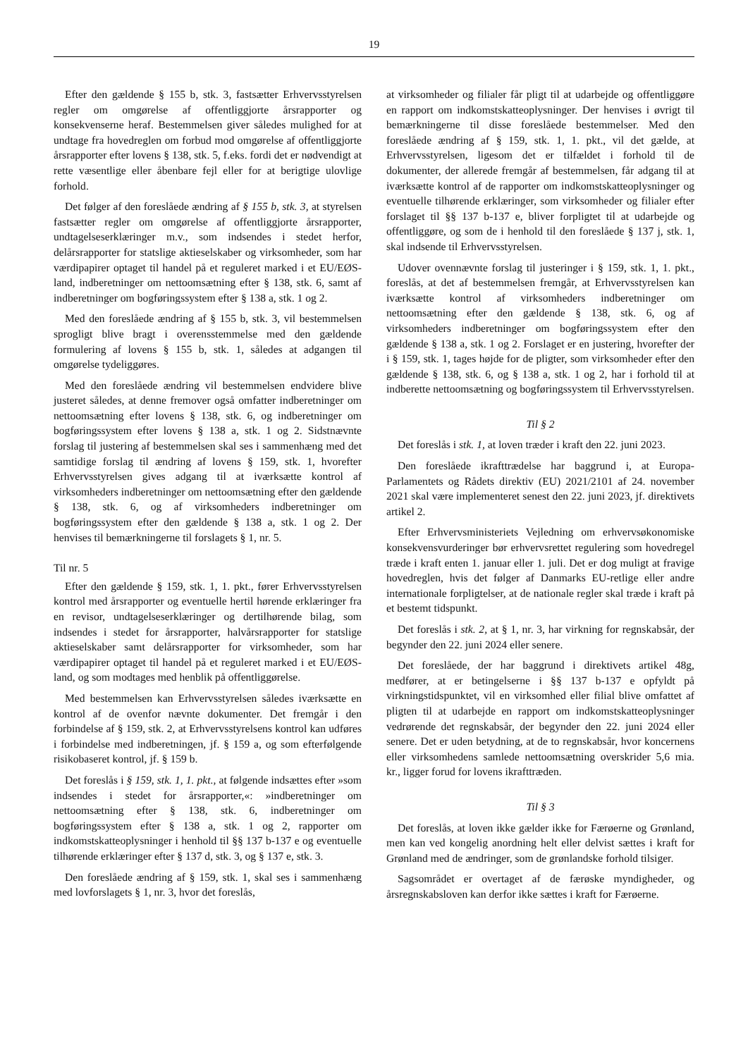19
Efter den gældende § 155 b, stk. 3, fastsætter Erhvervsstyrelsen regler om omgørelse af offentliggjorte årsrapporter og konsekvenserne heraf. Bestemmelsen giver således mulighed for at undtage fra hovedreglen om forbud mod omgørelse af offentliggjorte årsrapporter efter lovens § 138, stk. 5, f.eks. fordi det er nødvendigt at rette væsentlige eller åbenbare fejl eller for at berigtige ulovlige forhold.
Det følger af den foreslåede ændring af § 155 b, stk. 3, at styrelsen fastsætter regler om omgørelse af offentliggjorte årsrapporter, undtagelseserklæringer m.v., som indsendes i stedet herfor, delårsrapporter for statslige aktieselskaber og virksomheder, som har værdipapirer optaget til handel på et reguleret marked i et EU/EØS-land, indberetninger om nettoomsætning efter § 138, stk. 6, samt af indberetninger om bogføringssystem efter § 138 a, stk. 1 og 2.
Med den foreslåede ændring af § 155 b, stk. 3, vil bestemmelsen sprogligt blive bragt i overensstemmelse med den gældende formulering af lovens § 155 b, stk. 1, således at adgangen til omgørelse tydeliggøres.
Med den foreslåede ændring vil bestemmelsen endvidere blive justeret således, at denne fremover også omfatter indberetninger om nettoomsætning efter lovens § 138, stk. 6, og indberetninger om bogføringssystem efter lovens § 138 a, stk. 1 og 2. Sidstnævnte forslag til justering af bestemmelsen skal ses i sammenhæng med det samtidige forslag til ændring af lovens § 159, stk. 1, hvorefter Erhvervsstyrelsen gives adgang til at iværksætte kontrol af virksomheders indberetninger om nettoomsætning efter den gældende § 138, stk. 6, og af virksomheders indberetninger om bogføringssystem efter den gældende § 138 a, stk. 1 og 2. Der henvises til bemærkningerne til forslagets § 1, nr. 5.
Til nr. 5
Efter den gældende § 159, stk. 1, 1. pkt., fører Erhvervsstyrelsen kontrol med årsrapporter og eventuelle hertil hørende erklæringer fra en revisor, undtagelseserklæringer og dertilhørende bilag, som indsendes i stedet for årsrapporter, halvårsrapporter for statslige aktieselskaber samt delårsrapporter for virksomheder, som har værdipapirer optaget til handel på et reguleret marked i et EU/EØS-land, og som modtages med henblik på offentliggørelse.
Med bestemmelsen kan Erhvervsstyrelsen således iværksætte en kontrol af de ovenfor nævnte dokumenter. Det fremgår i den forbindelse af § 159, stk. 2, at Erhvervsstyrelsens kontrol kan udføres i forbindelse med indberetningen, jf. § 159 a, og som efterfølgende risikobaseret kontrol, jf. § 159 b.
Det foreslås i § 159, stk. 1, 1. pkt., at følgende indsættes efter »som indsendes i stedet for årsrapporter,«: »indberetninger om nettoomsætning efter § 138, stk. 6, indberetninger om bogføringssystem efter § 138 a, stk. 1 og 2, rapporter om indkomstskatteoplysninger i henhold til §§ 137 b-137 e og eventuelle tilhørende erklæringer efter § 137 d, stk. 3, og § 137 e, stk. 3.
Den foreslåede ændring af § 159, stk. 1, skal ses i sammenhæng med lovforslagets § 1, nr. 3, hvor det foreslås,
at virksomheder og filialer får pligt til at udarbejde og offentliggøre en rapport om indkomstskatteoplysninger. Der henvises i øvrigt til bemærkningerne til disse foreslåede bestemmelser. Med den foreslåede ændring af § 159, stk. 1, 1. pkt., vil det gælde, at Erhvervsstyrelsen, ligesom det er tilfældet i forhold til de dokumenter, der allerede fremgår af bestemmelsen, får adgang til at iværksætte kontrol af de rapporter om indkomstskatteoplysninger og eventuelle tilhørende erklæringer, som virksomheder og filialer efter forslaget til §§ 137 b-137 e, bliver forpligtet til at udarbejde og offentliggøre, og som de i henhold til den foreslåede § 137 j, stk. 1, skal indsende til Erhvervsstyrelsen.
Udover ovennævnte forslag til justeringer i § 159, stk. 1, 1. pkt., foreslås, at det af bestemmelsen fremgår, at Erhvervsstyrelsen kan iværksætte kontrol af virksomheders indberetninger om nettoomsætning efter den gældende § 138, stk. 6, og af virksomheders indberetninger om bogføringssystem efter den gældende § 138 a, stk. 1 og 2. Forslaget er en justering, hvorefter der i § 159, stk. 1, tages højde for de pligter, som virksomheder efter den gældende § 138, stk. 6, og § 138 a, stk. 1 og 2, har i forhold til at indberette nettoomsætning og bogføringssystem til Erhvervsstyrelsen.
Til § 2
Det foreslås i stk. 1, at loven træder i kraft den 22. juni 2023.
Den foreslåede ikrafttrædelse har baggrund i, at Europa-Parlamentets og Rådets direktiv (EU) 2021/2101 af 24. november 2021 skal være implementeret senest den 22. juni 2023, jf. direktivets artikel 2.
Efter Erhvervsministeriets Vejledning om erhvervsøkonomiske konsekvensvurderinger bør erhvervsrettet regulering som hovedregel træde i kraft enten 1. januar eller 1. juli. Det er dog muligt at fravige hovedreglen, hvis det følger af Danmarks EU-retlige eller andre internationale forpligtelser, at de nationale regler skal træde i kraft på et bestemt tidspunkt.
Det foreslås i stk. 2, at § 1, nr. 3, har virkning for regnskabsår, der begynder den 22. juni 2024 eller senere.
Det foreslåede, der har baggrund i direktivets artikel 48g, medfører, at er betingelserne i §§ 137 b-137 e opfyldt på virkningstidspunktet, vil en virksomhed eller filial blive omfattet af pligten til at udarbejde en rapport om indkomstskatteoplysninger vedrørende det regnskabsår, der begynder den 22. juni 2024 eller senere. Det er uden betydning, at de to regnskabsår, hvor koncernens eller virksomhedens samlede nettoomsætning overskrider 5,6 mia. kr., ligger forud for lovens ikrafttræden.
Til § 3
Det foreslås, at loven ikke gælder ikke for Færøerne og Grønland, men kan ved kongelig anordning helt eller delvist sættes i kraft for Grønland med de ændringer, som de grønlandske forhold tilsiger.
Sagsområdet er overtaget af de færøske myndigheder, og årsregnskabsloven kan derfor ikke sættes i kraft for Færøerne.